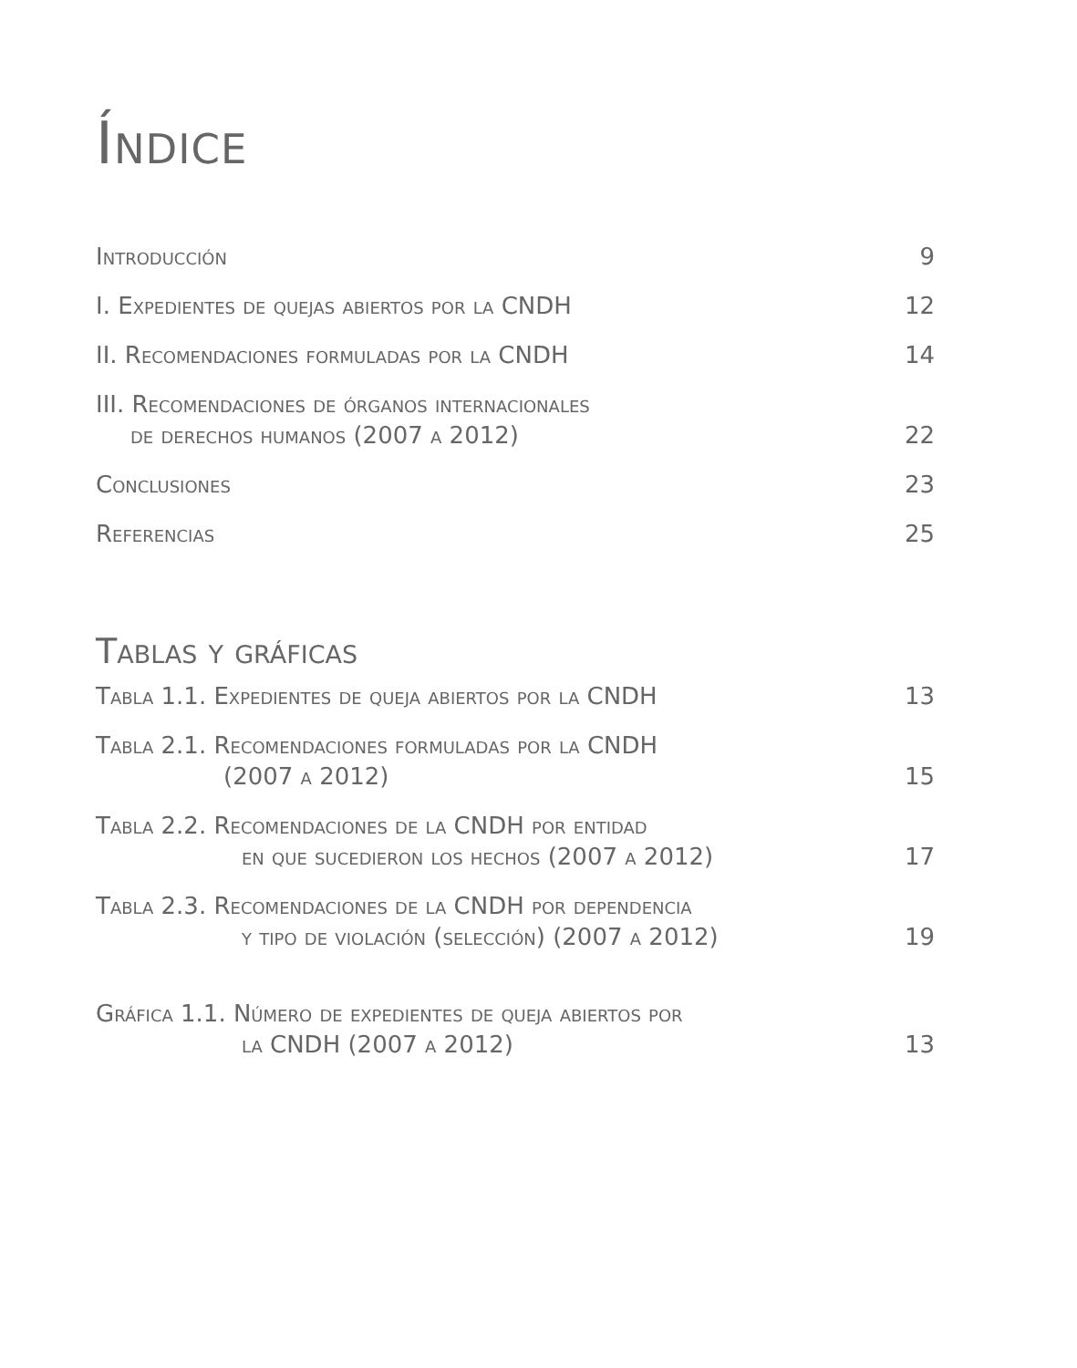Índice
Introducción 9
I. Expedientes de quejas abiertos por la CNDH 12
II. Recomendaciones formuladas por la CNDH 14
III. Recomendaciones de órganos internacionales
de derechos humanos (2007 a 2012) 22
Conclusiones 23
Referencias 25
Tablas y gráficas
Tabla 1.1. Expedientes de queja abiertos por la CNDH 13
Tabla 2.1. Recomendaciones formuladas por la CNDH
(2007 a 2012) 15
Tabla 2.2. Recomendaciones de la CNDH por entidad
en que sucedieron los hechos (2007 a 2012) 17
Tabla 2.3. Recomendaciones de la CNDH por dependencia
y tipo de violación (selección) (2007 a 2012) 19
Gráfica 1.1. Número de expedientes de queja abiertos por
la CNDH (2007 a 2012) 13